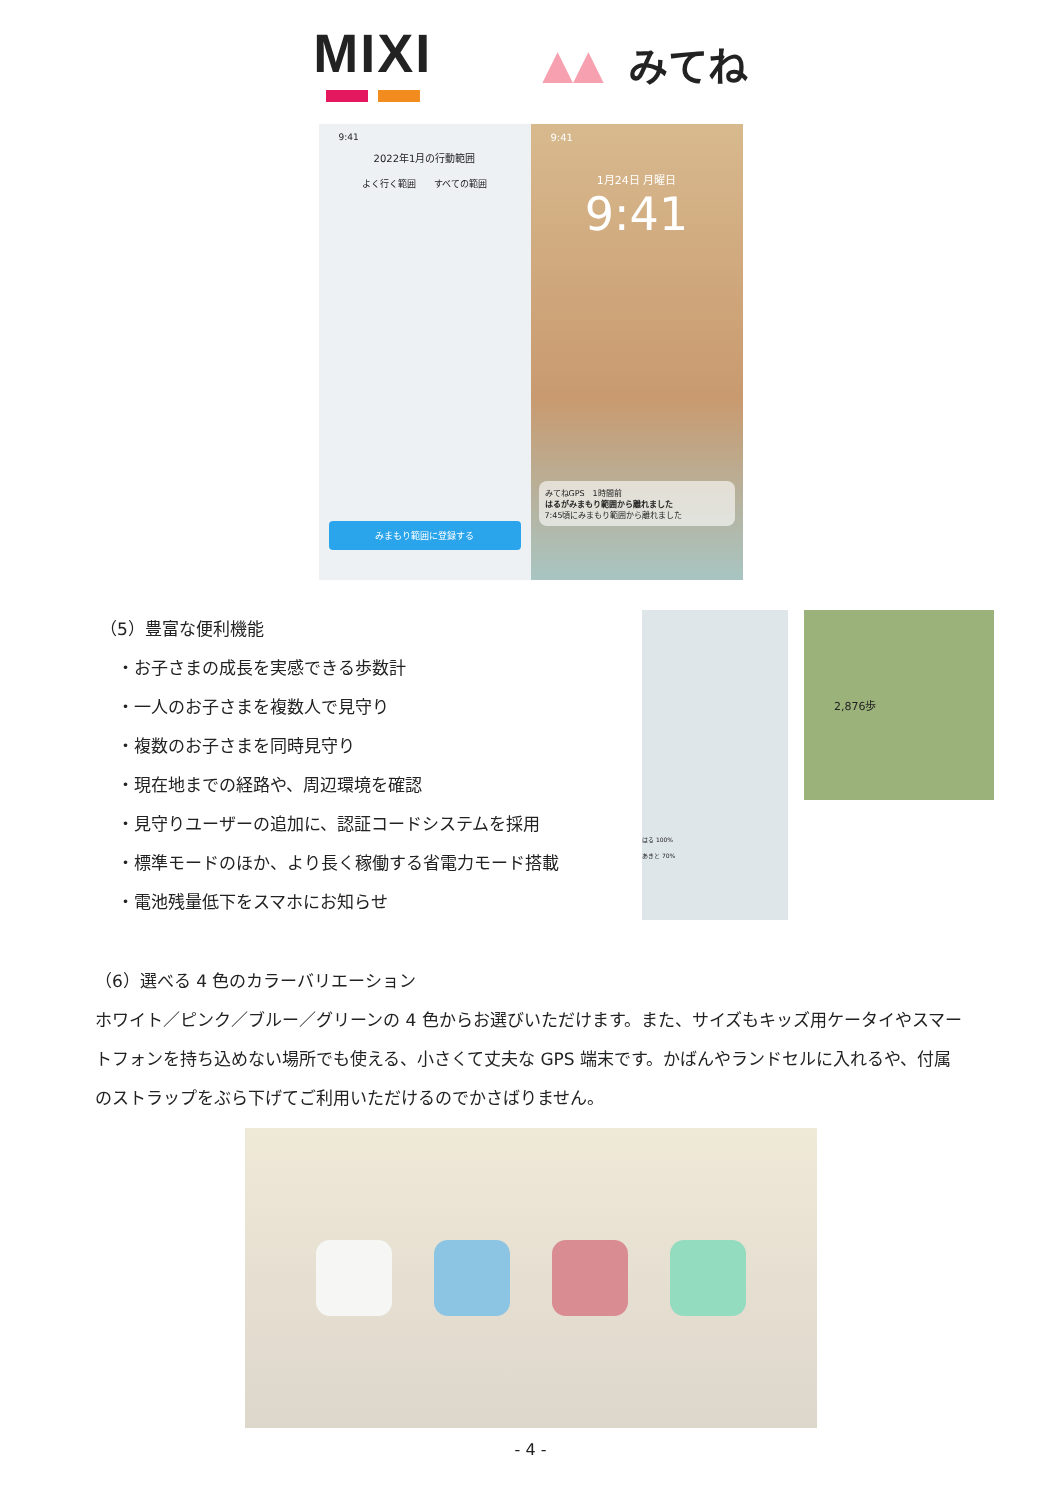MIXI
▲▲ みてね
9:41
2022年1月の行動範囲
よく行く範囲　　すべての範囲
みまもり範囲に登録する
9:41
1月24日 月曜日
9:41
みてねGPS　1時間前
はるがみまもり範囲から離れました
7:45頃にみまもり範囲から離れました
（5）豊富な便利機能
　・お子さまの成長を実感できる歩数計
　・一人のお子さまを複数人で見守り
　・複数のお子さまを同時見守り
　・現在地までの経路や、周辺環境を確認
　・見守りユーザーの追加に、認証コードシステムを採用
　・標準モードのほか、より長く稼働する省電力モード搭載
　・電池残量低下をスマホにお知らせ
はる 100%
あきと 70%
2,876歩
（6）選べる 4 色のカラーバリエーション
ホワイト／ピンク／ブルー／グリーンの 4 色からお選びいただけます。また、サイズもキッズ用ケータイやスマートフォンを持ち込めない場所でも使える、小さくて丈夫な GPS 端末です。かばんやランドセルに入れるや、付属のストラップをぶら下げてご利用いただけるのでかさばりません。
- 4 -